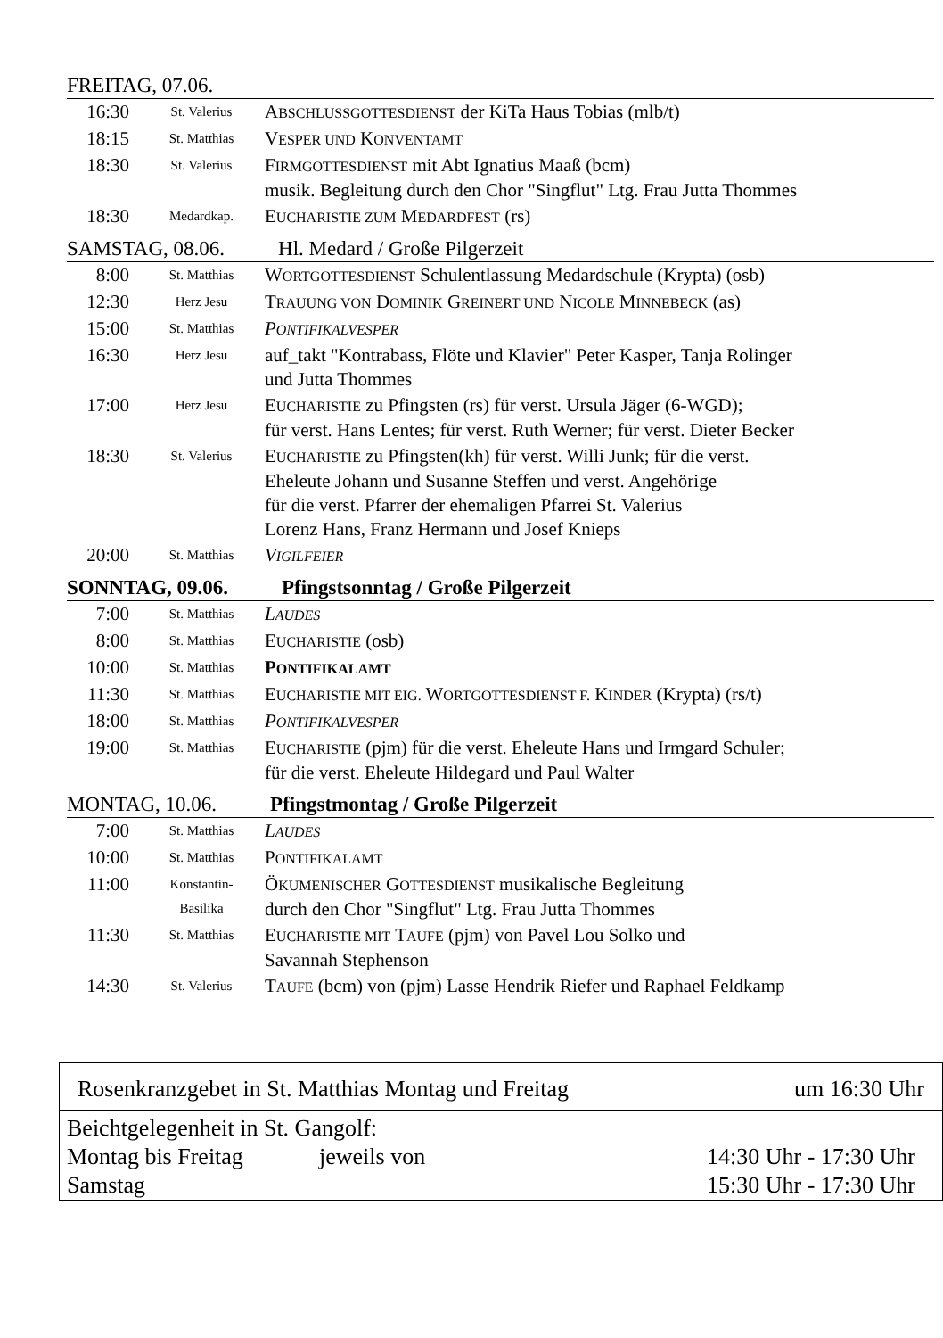FREITAG, 07.06.
| 16:30 | St. Valerius | A BSCHLUSSGOTTESDIENST der KiTa Haus Tobias (mlb/t) |
| 18:15 | St. Matthias | V ESPER UND K ONVENTAMT |
| 18:30 | St. Valerius | F IRMGOTTESDIENST mit Abt Ignatius Maaß (bcm) musik. Begleitung durch den Chor "Singflut" Ltg. Frau Jutta Thommes |
| 18:30 | Medardkap. | E UCHARISTIE ZUM M EDARDFEST (rs) |
SAMSTAG, 08.06. Hl. Medard / Große Pilgerzeit
| 8:00 | St. Matthias | W ORTGOTTESDIENST Schulentlassung Medardschule (Krypta) (osb) |
| 12:30 | Herz Jesu | T RAUUNG VON D OMINIK G REINERT UND N ICOLE M INNEBECK (as) |
| 15:00 | St. Matthias | P ONTIFIKALVESPER |
| 16:30 | Herz Jesu | auf_takt "Kontrabass, Flöte und Klavier" Peter Kasper, Tanja Rolinger und Jutta Thommes |
| 17:00 | Herz Jesu | E UCHARISTIE zu Pfingsten (rs) für verst. Ursula Jäger (6-WGD); für verst. Hans Lentes; für verst. Ruth Werner; für verst. Dieter Becker |
| 18:30 | St. Valerius | E UCHARISTIE zu Pfingsten(kh) für verst. Willi Junk; für die verst. Eheleute Johann und Susanne Steffen und verst. Angehörige für die verst. Pfarrer der ehemaligen Pfarrei St. Valerius Lorenz Hans, Franz Hermann und Josef Knieps |
| 20:00 | St. Matthias | V IGILFEIER |
SONNTAG, 09.06. Pfingstsonntag / Große Pilgerzeit
| 7:00 | St. Matthias | L AUDES |
| 8:00 | St. Matthias | E UCHARISTIE (osb) |
| 10:00 | St. Matthias | P ONTIFIKALAMT |
| 11:30 | St. Matthias | E UCHARISTIE MIT EIG. W ORTGOTTESDIENST F. K INDER (Krypta) (rs/t) |
| 18:00 | St. Matthias | P ONTIFIKALVESPER |
| 19:00 | St. Matthias | E UCHARISTIE (pjm) für die verst. Eheleute Hans und Irmgard Schuler; für die verst. Eheleute Hildegard und Paul Walter |
MONTAG, 10.06. Pfingstmontag / Große Pilgerzeit
| 7:00 | St. Matthias | L AUDES |
| 10:00 | St. Matthias | P ONTIFIKALAMT |
| 11:00 | Konstantin- Basilika | Ö KUMENISCHER G OTTESDIENST musikalische Begleitung durch den Chor "Singflut" Ltg. Frau Jutta Thommes |
| 11:30 | St. Matthias | E UCHARISTIE MIT T AUFE (pjm) von Pavel Lou Solko und Savannah Stephenson |
| 14:30 | St. Valerius | T AUFE (bcm) von (pjm) Lasse Hendrik Riefer und Raphael Feldkamp |
Rosenkranzgebet in St. Matthias Montag und Freitag um 16:30 Uhr
Beichtgelegenheit in St. Gangolf:
Montag bis Freitag jeweils von 14:30 Uhr - 17:30 Uhr
Samstag 15:30 Uhr - 17:30 Uhr